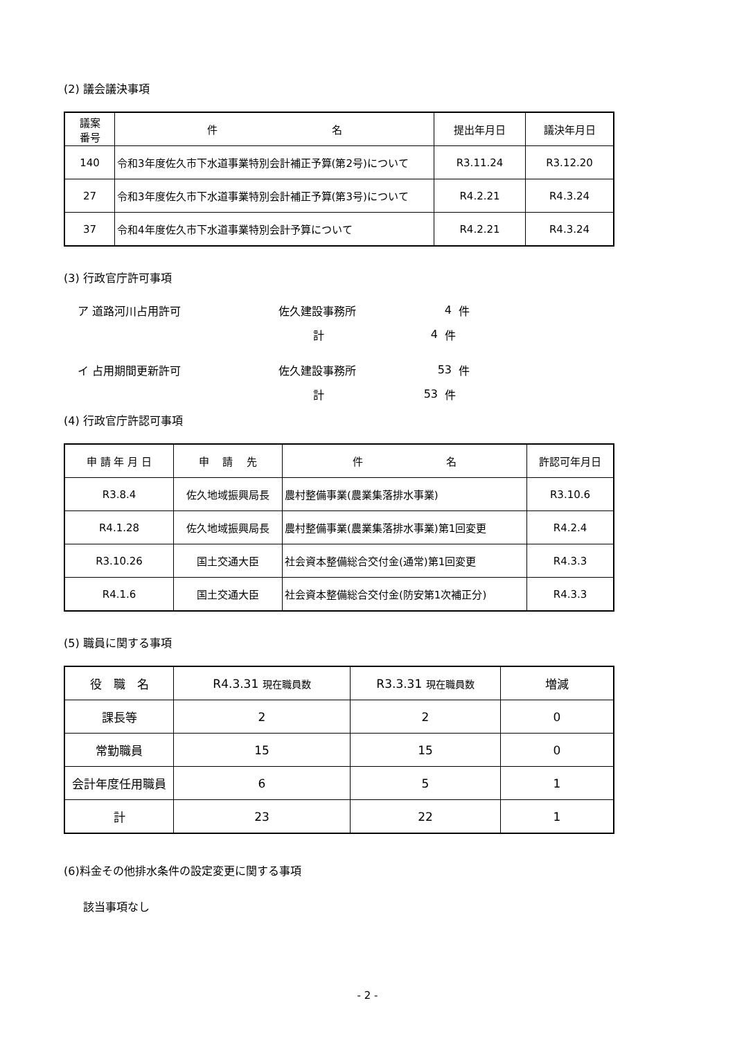(2) 議会議決事項
| 議案 番号 | 件 名 | 提出年月日 | 議決年月日 |
| --- | --- | --- | --- |
| 140 | 令和3年度佐久市下水道事業特別会計補正予算(第2号)について | R3.11.24 | R3.12.20 |
| 27 | 令和3年度佐久市下水道事業特別会計補正予算(第3号)について | R4.2.21 | R4.3.24 |
| 37 | 令和4年度佐久市下水道事業特別会計予算について | R4.2.21 | R4.3.24 |
(3) 行政官庁許可事項
ア 道路河川占用許可 佐久建設事務所 4 件
計 4 件
イ 占用期間更新許可 佐久建設事務所 53 件
計 53 件
(4) 行政官庁許認可事項
| 申 請 年 月 日 | 申 請 先 | 件 名 | 許認可年月日 |
| --- | --- | --- | --- |
| R3.8.4 | 佐久地域振興局長 | 農村整備事業(農業集落排水事業) | R3.10.6 |
| R4.1.28 | 佐久地域振興局長 | 農村整備事業(農業集落排水事業)第1回変更 | R4.2.4 |
| R3.10.26 | 国土交通大臣 | 社会資本整備総合交付金(通常)第1回変更 | R4.3.3 |
| R4.1.6 | 国土交通大臣 | 社会資本整備総合交付金(防安第1次補正分) | R4.3.3 |
(5) 職員に関する事項
| 役 職 名 | R4.3.31 現在職員数 | R3.3.31 現在職員数 | 増減 |
| --- | --- | --- | --- |
| 課長等 | 2 | 2 | 0 |
| 常勤職員 | 15 | 15 | 0 |
| 会計年度任用職員 | 6 | 5 | 1 |
| 計 | 23 | 22 | 1 |
(6)料金その他排水条件の設定変更に関する事項
該当事項なし
- 2 -